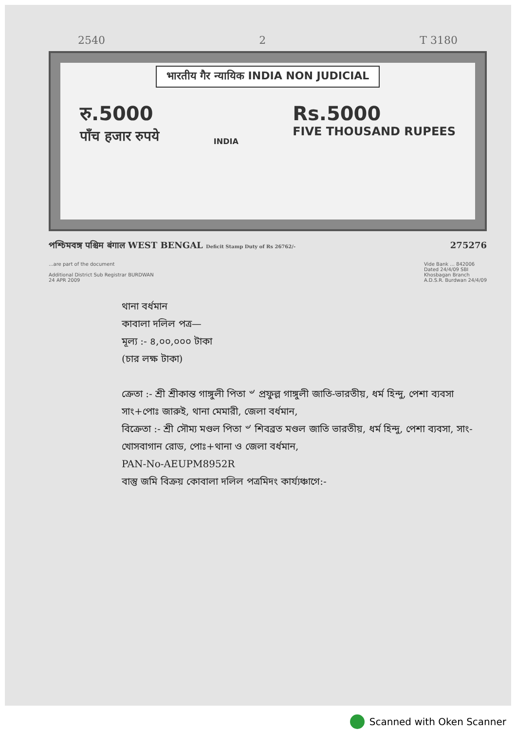2540 2 T 3180
भारतीय गैर न्यायिक INDIA NON JUDICIAL
रु.5000
पाँच हजार रुपये
INDIA
Rs.5000
FIVE THOUSAND RUPEES
পশ্চিমবঙ্গ पश्चिम बंगाल WEST BENGAL Deficit Stamp Duty of Rs 26762/- 275276
...are part of the document
Additional District Sub Registrar BURDWAN
24 APR 2009
Vide Bank ... 842006
Dated 24/4/09 SBI
Khosbagan Branch
A.D.S.R. Burdwan 24/4/09
থানা বর্ধমান
কাবালা দলিল পত্র—
মূল্য :- ৪,০০,০০০ টাকা
(চার লক্ষ টাকা)
ক্রেতা :- শ্রী শ্রীকান্ত গাঙ্গুলী পিতা ৺ প্রফুল্ল গাঙ্গুলী জাতি-ভারতীয়, ধর্ম হিন্দু, পেশা ব্যবসা সাং+পোঃ জারুই, থানা মেমারী, জেলা বর্ধমান,
বিক্রেতা :- শ্রী সৌম্য মণ্ডল পিতা ৺ শিবব্রত মণ্ডল জাতি ভারতীয়, ধর্ম হিন্দু, পেশা ব্যবসা, সাং- খোসবাগান রোড, পোঃ+থানা ও জেলা বর্ধমান,
PAN-No-AEUPM8952R
বাস্তু জমি বিক্রয় কোবালা দলিল পত্রমিদং কার্য্যঞ্চাগে:-
Scanned with Oken Scanner